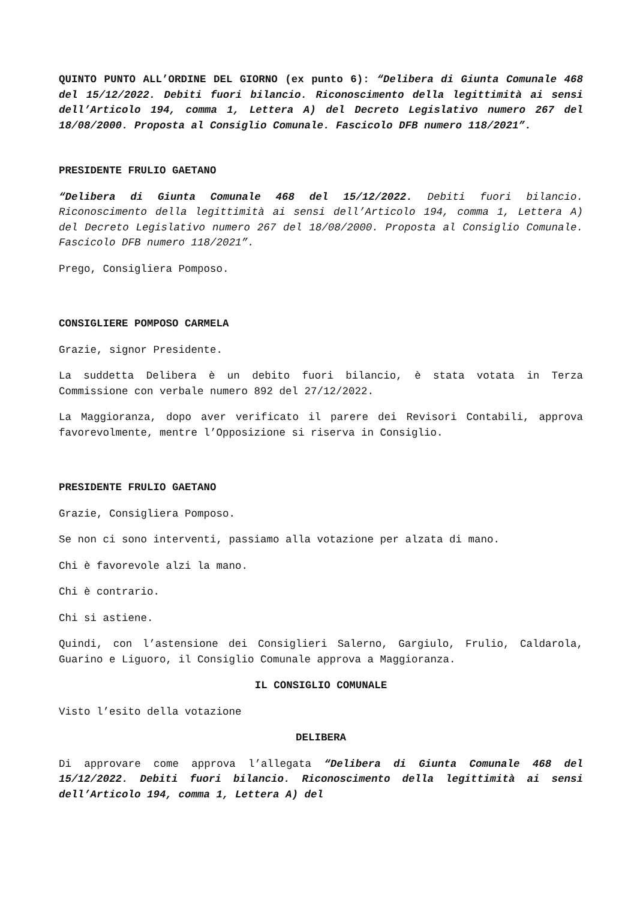QUINTO PUNTO ALL’ORDINE DEL GIORNO (ex punto 6): “Delibera di Giunta Comunale 468 del 15/12/2022. Debiti fuori bilancio. Riconoscimento della legittimità ai sensi dell’Articolo 194, comma 1, Lettera A) del Decreto Legislativo numero 267 del 18/08/2000. Proposta al Consiglio Comunale. Fascicolo DFB numero 118/2021”.
PRESIDENTE FRULIO GAETANO
“Delibera di Giunta Comunale 468 del 15/12/2022. Debiti fuori bilancio. Riconoscimento della legittimità ai sensi dell’Articolo 194, comma 1, Lettera A) del Decreto Legislativo numero 267 del 18/08/2000. Proposta al Consiglio Comunale. Fascicolo DFB numero 118/2021”.
Prego, Consigliera Pomposo.
CONSIGLIERE POMPOSO CARMELA
Grazie, signor Presidente.
La suddetta Delibera è un debito fuori bilancio, è stata votata in Terza Commissione con verbale numero 892 del 27/12/2022.
La Maggioranza, dopo aver verificato il parere dei Revisori Contabili, approva favorevolmente, mentre l’Opposizione si riserva in Consiglio.
PRESIDENTE FRULIO GAETANO
Grazie, Consigliera Pomposo.
Se non ci sono interventi, passiamo alla votazione per alzata di mano.
Chi è favorevole alzi la mano.
Chi è contrario.
Chi si astiene.
Quindi, con l’astensione dei Consiglieri Salerno, Gargiulo, Frulio, Caldarola, Guarino e Liguoro, il Consiglio Comunale approva a Maggioranza.
IL CONSIGLIO COMUNALE
Visto l’esito della votazione
DELIBERA
Di approvare come approva l’allegata “Delibera di Giunta Comunale 468 del 15/12/2022. Debiti fuori bilancio. Riconoscimento della legittimità ai sensi dell’Articolo 194, comma 1, Lettera A) del